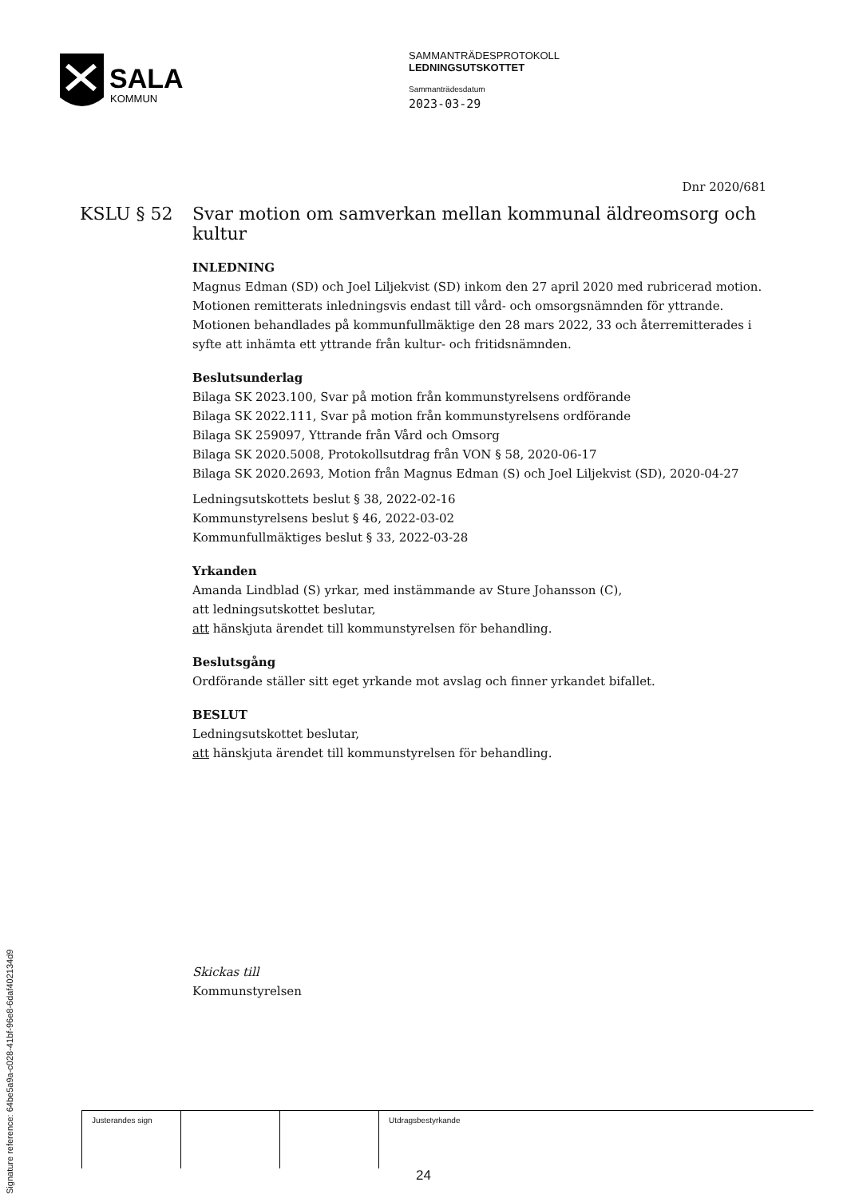SALA
KOMMUN
SAMMANTRÄDESPROTOKOLL
LEDNINGSUTSKOTTET
Sammanträdesdatum
2023-03-29
Dnr 2020/681
KSLU § 52 Svar motion om samverkan mellan kommunal äldreomsorg och kultur
INLEDNING
Magnus Edman (SD) och Joel Liljekvist (SD) inkom den 27 april 2020 med rubricerad motion. Motionen remitterats inledningsvis endast till vård- och omsorgsnämnden för yttrande. Motionen behandlades på kommunfullmäktige den 28 mars 2022, 33 och återremitterades i syfte att inhämta ett yttrande från kultur- och fritidsnämnden.
Beslutsunderlag
Bilaga SK 2023.100, Svar på motion från kommunstyrelsens ordförande
Bilaga SK 2022.111, Svar på motion från kommunstyrelsens ordförande
Bilaga SK 259097, Yttrande från Vård och Omsorg
Bilaga SK 2020.5008, Protokollsutdrag från VON § 58, 2020-06-17
Bilaga SK 2020.2693, Motion från Magnus Edman (S) och Joel Liljekvist (SD), 2020-04-27
Ledningsutskottets beslut § 38, 2022-02-16
Kommunstyrelsens beslut § 46, 2022-03-02
Kommunfullmäktiges beslut § 33, 2022-03-28
Yrkanden
Amanda Lindblad (S) yrkar, med instämmande av Sture Johansson (C),
att ledningsutskottet beslutar,
att hänskjuta ärendet till kommunstyrelsen för behandling.
Beslutsgång
Ordförande ställer sitt eget yrkande mot avslag och finner yrkandet bifallet.
BESLUT
Ledningsutskottet beslutar,
att hänskjuta ärendet till kommunstyrelsen för behandling.
Skickas till
Kommunstyrelsen
Signature reference: 64be5a9a-c028-41bf-96e8-6daf402134d9
| Justerandes sign | | | Utdragsbestyrkande |
24